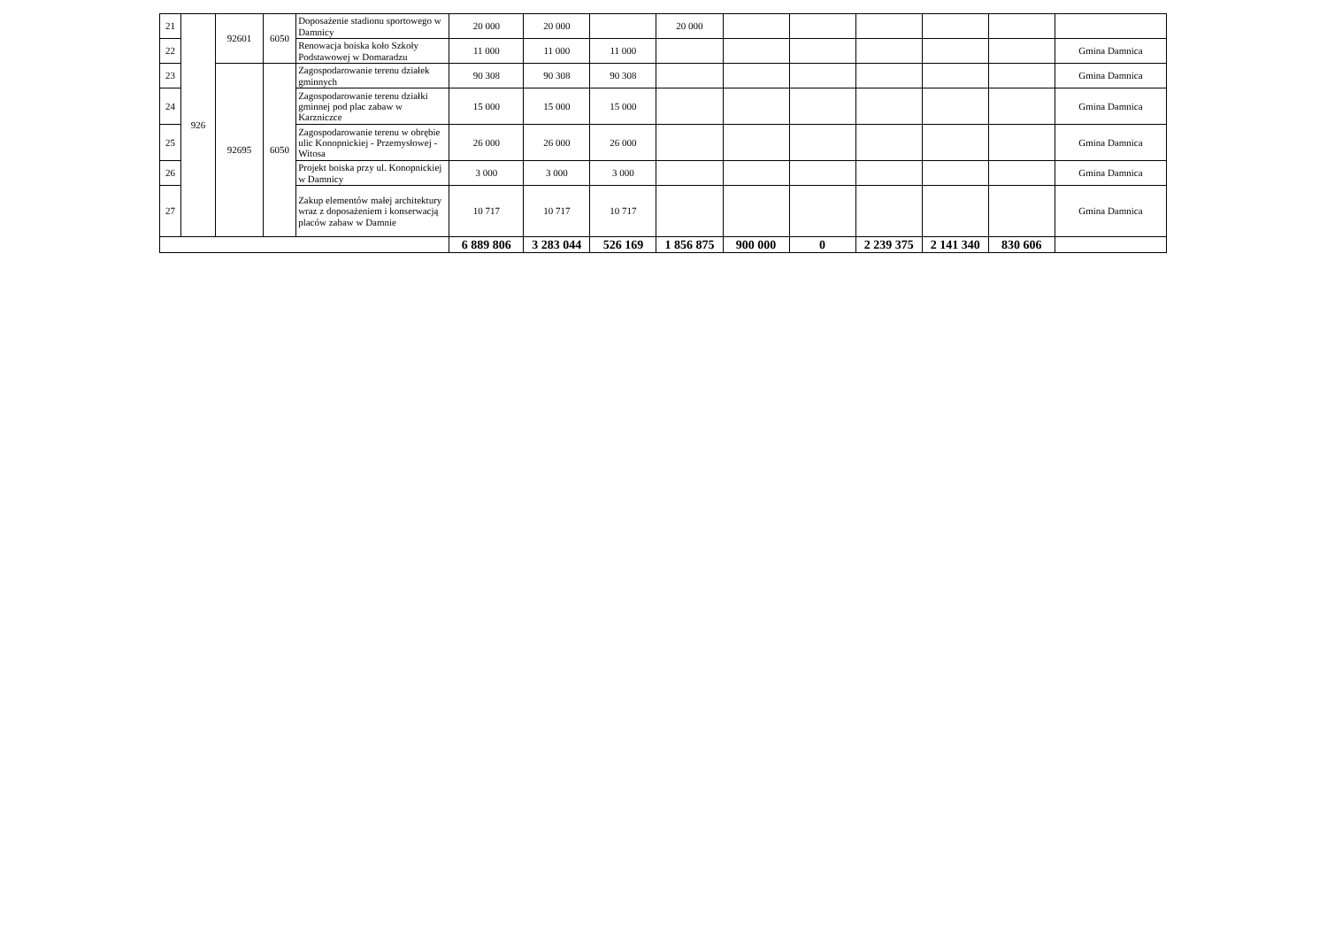| 21 | 926 | 92601 | 6050 | Doposażenie stadionu sportowego w Damnicy | 20 000 | 20 000 | | 20 000 | | | | | | |
| 22 | | | | Renowacja boiska koło Szkoły Podstawowej w Domaradzu | 11 000 | 11 000 | 11 000 | | | | | | | Gmina Damnica |
| 23 | | 92695 | 6050 | Zagospodarowanie terenu działek gminnych | 90 308 | 90 308 | 90 308 | | | | | | | Gmina Damnica |
| 24 | | | | Zagospodarowanie terenu działki gminnej pod plac zabaw w Karzniczce | 15 000 | 15 000 | 15 000 | | | | | | | Gmina Damnica |
| 25 | | | | Zagospodarowanie terenu w obrębie ulic Konopnickiej - Przemysłowej - Witosa | 26 000 | 26 000 | 26 000 | | | | | | | Gmina Damnica |
| 26 | | | | Projekt boiska przy ul. Konopnickiej w Damnicy | 3 000 | 3 000 | 3 000 | | | | | | | Gmina Damnica |
| 27 | | | | Zakup elementów małej architektury wraz z doposażeniem i konserwacją placów zabaw w Damnie | 10 717 | 10 717 | 10 717 | | | | | | | Gmina Damnica |
| | | | | | 6 889 806 | 3 283 044 | 526 169 | 1 856 875 | 900 000 | 0 | 2 239 375 | 2 141 340 | 830 606 | |